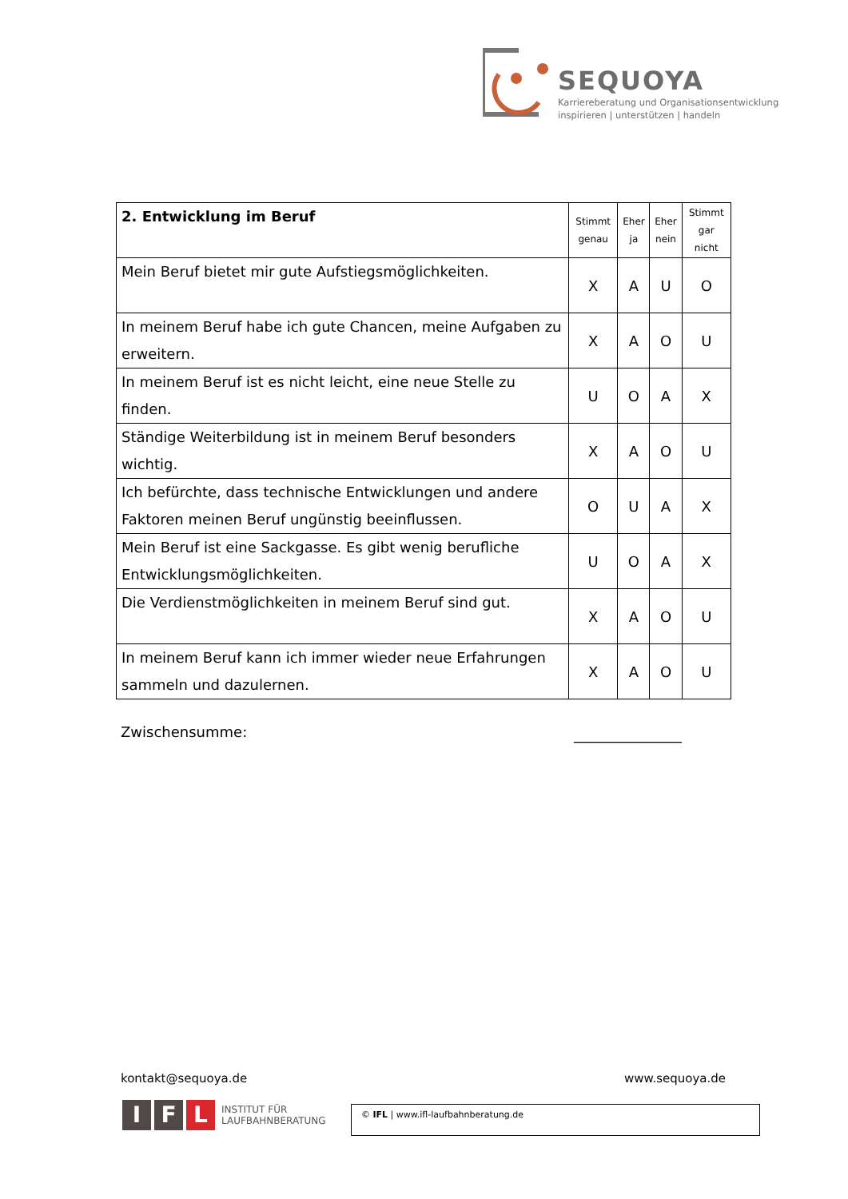SEQUOYA
Karriereberatung und Organisationsentwicklung
inspirieren | unterstützen | handeln
| 2. Entwicklung im Beruf | Stimmt genau | Eher ja | Eher nein | Stimmt gar nicht |
| Mein Beruf bietet mir gute Aufstiegsmöglichkeiten. | X | A | U | O |
| In meinem Beruf habe ich gute Chancen, meine Aufgaben zu erweitern. | X | A | O | U |
| In meinem Beruf ist es nicht leicht, eine neue Stelle zu finden. | U | O | A | X |
| Ständige Weiterbildung ist in meinem Beruf besonders wichtig. | X | A | O | U |
| Ich befürchte, dass technische Entwicklungen und andere Faktoren meinen Beruf ungünstig beeinflussen. | O | U | A | X |
| Mein Beruf ist eine Sackgasse. Es gibt wenig berufliche Entwicklungsmöglichkeiten. | U | O | A | X |
| Die Verdienstmöglichkeiten in meinem Beruf sind gut. | X | A | O | U |
| In meinem Beruf kann ich immer wieder neue Erfahrungen sammeln und dazulernen. | X | A | O | U |
Zwischensumme: _______________
kontakt@sequoya.de www.sequoya.de
I F L INSTITUT FÜR
LAUFBAHNBERATUNG
© IFL | www.ifl-laufbahnberatung.de